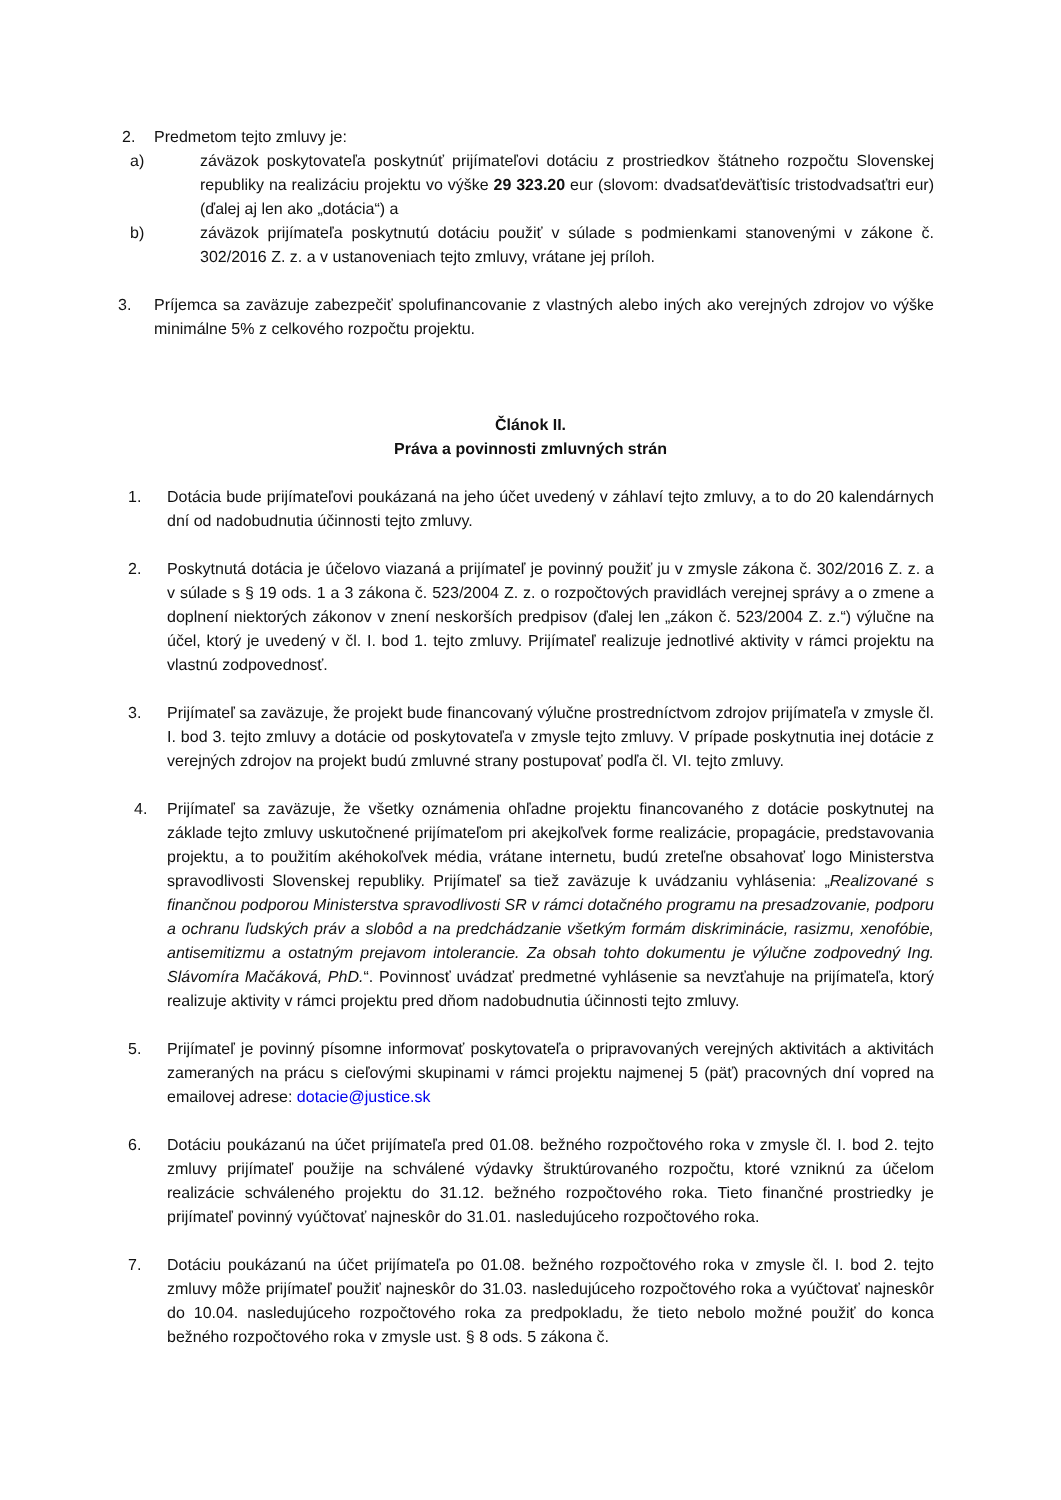2. Predmetom tejto zmluvy je:
a) záväzok poskytovateľa poskytnúť prijímateľovi dotáciu z prostriedkov štátneho rozpočtu Slovenskej republiky na realizáciu projektu vo výške 29 323.20 eur (slovom: dvadsaťdeväťtisíc tristodvadsaťtri eur) (ďalej aj len ako „dotácia“) a
b) záväzok prijímateľa poskytnutú dotáciu použiť v súlade s podmienkami stanovenými v zákone č. 302/2016 Z. z. a v ustanoveniach tejto zmluvy, vrátane jej príloh.
3. Príjemca sa zaväzuje zabezpečiť spolufinancovanie z vlastných alebo iných ako verejných zdrojov vo výške minimálne 5% z celkového rozpočtu projektu.
Článok II.
Práva a povinnosti zmluvných strán
1. Dotácia bude prijímateľovi poukázaná na jeho účet uvedený v záhlaví tejto zmluvy, a to do 20 kalendárnych dní od nadobudnutia účinnosti tejto zmluvy.
2. Poskytnutá dotácia je účelovo viazaná a prijímateľ je povinný použiť ju v zmysle zákona č. 302/2016 Z. z. a v súlade s § 19 ods. 1 a 3 zákona č. 523/2004 Z. z. o rozpočtových pravidlách verejnej správy a o zmene a doplnení niektorých zákonov v znení neskorších predpisov (ďalej len „zákon č. 523/2004 Z. z.“) výlučne na účel, ktorý je uvedený v čl. I. bod 1. tejto zmluvy. Prijímateľ realizuje jednotlivé aktivity v rámci projektu na vlastnú zodpovednosť.
3. Prijímateľ sa zaväzuje, že projekt bude financovaný výlučne prostredníctvom zdrojov prijímateľa v zmysle čl. I. bod 3. tejto zmluvy a dotácie od poskytovateľa v zmysle tejto zmluvy. V prípade poskytnutia inej dotácie z verejných zdrojov na projekt budú zmluvné strany postupovať podľa čl. VI. tejto zmluvy.
4. Prijímateľ sa zaväzuje, že všetky oznámenia ohľadne projektu financovaného z dotácie poskytnutej na základe tejto zmluvy uskutočnené prijímateľom pri akejkoľvek forme realizácie, propagácie, predstavovania projektu, a to použitím akéhokoľvek média, vrátane internetu, budú zreteľne obsahovať logo Ministerstva spravodlivosti Slovenskej republiky. Prijímateľ sa tiež zaväzuje k uvádzaniu vyhlásenia: „Realizované s finančnou podporou Ministerstva spravodlivosti SR v rámci dotačného programu na presadzovanie, podporu a ochranu ľudských práv a slobôd a na predchádzanie všetkým formám diskriminácie, rasizmu, xenofóbie, antisemitizmu a ostatným prejavom intolerancie. Za obsah tohto dokumentu je výlučne zodpovedný Ing. Slávomíra Mačáková, PhD.“. Povinnosť uvádzať predmetné vyhlásenie sa nevzťahuje na prijímateľa, ktorý realizuje aktivity v rámci projektu pred dňom nadobudnutia účinnosti tejto zmluvy.
5. Prijímateľ je povinný písomne informovať poskytovateľa o pripravovaných verejných aktivitách a aktivitách zameraných na prácu s cieľovými skupinami v rámci projektu najmenej 5 (päť) pracovných dní vopred na emailovej adrese: dotacie@justice.sk
6. Dotáciu poukázanú na účet prijímateľa pred 01.08. bežného rozpočtového roka v zmysle čl. I. bod 2. tejto zmluvy prijímateľ použije na schválené výdavky štruktúrovaného rozpočtu, ktoré vzniknú za účelom realizácie schváleného projektu do 31.12. bežného rozpočtového roka. Tieto finančné prostriedky je prijímateľ povinný vyúčtovať najneskôr do 31.01. nasledujúceho rozpočtového roka.
7. Dotáciu poukázanú na účet prijímateľa po 01.08. bežného rozpočtového roka v zmysle čl. I. bod 2. tejto zmluvy môže prijímateľ použiť najneskôr do 31.03. nasledujúceho rozpočtového roka a vyúčtovať najneskôr do 10.04. nasledujúceho rozpočtového roka za predpokladu, že tieto nebolo možné použiť do konca bežného rozpočtového roka v zmysle ust. § 8 ods. 5 zákona č.